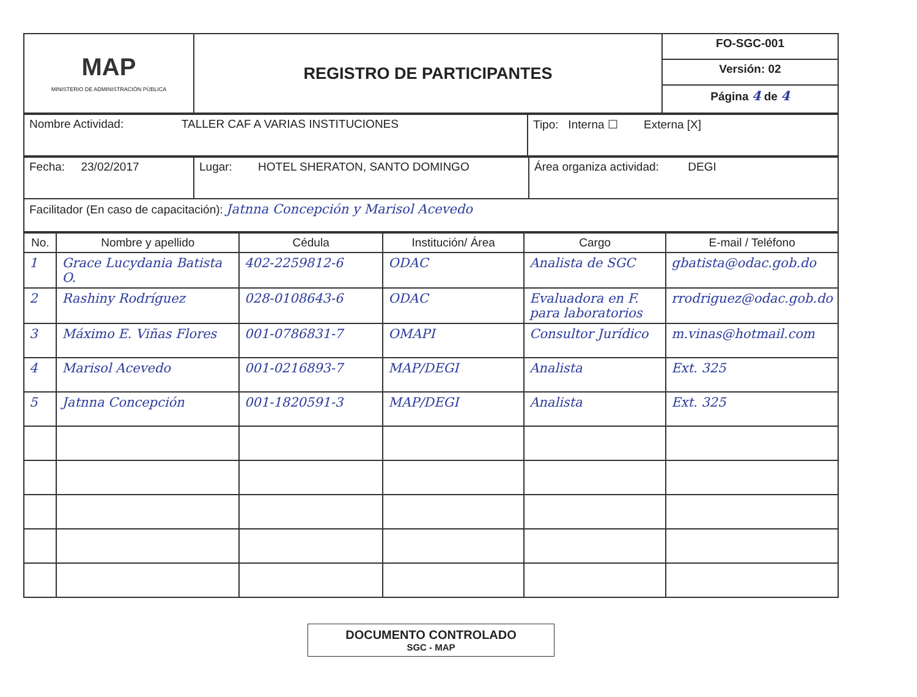| MAP MINISTERIO DE ADMINISTRACIÓN PÚBLICA | REGISTRO DE PARTICIPANTES | FO-SGC-001 |
| | | Versión: 02 |
| | | Página 4 de 4 |
| Nombre Actividad: TALLER CAF A VARIAS INSTITUCIONES | Tipo: Interna ☐ Externa [X] |
| Fecha: 23/02/2017 | Lugar: HOTEL SHERATON, SANTO DOMINGO | Área organiza actividad: DEGI |
| Facilitador (En caso de capacitación): Jatnna Concepción y Marisol Acevedo | | |
| No. | Nombre y apellido | Cédula | Institución/ Área | Cargo | E-mail / Teléfono |
| --- | --- | --- | --- | --- | --- |
| 1 | Grace Lucydania Batista O. | 402-2259812-6 | ODAC | Analista de SGC | gbatista@odac.gob.do |
| 2 | Rashiny Rodríguez | 028-0108643-6 | ODAC | Evaluadora en F. para laboratorios | rrodriguez@odac.gob.do |
| 3 | Máximo E. Viñas Flores | 001-0786831-7 | OMAPI | Consultor Jurídico | m.vinas@hotmail.com |
| 4 | Marisol Acevedo | 001-0216893-7 | MAP/DEGI | Analista | Ext. 325 |
| 5 | Jatnna Concepción | 001-1820591-3 | MAP/DEGI | Analista | Ext. 325 |
DOCUMENTO CONTROLADO
SGC - MAP